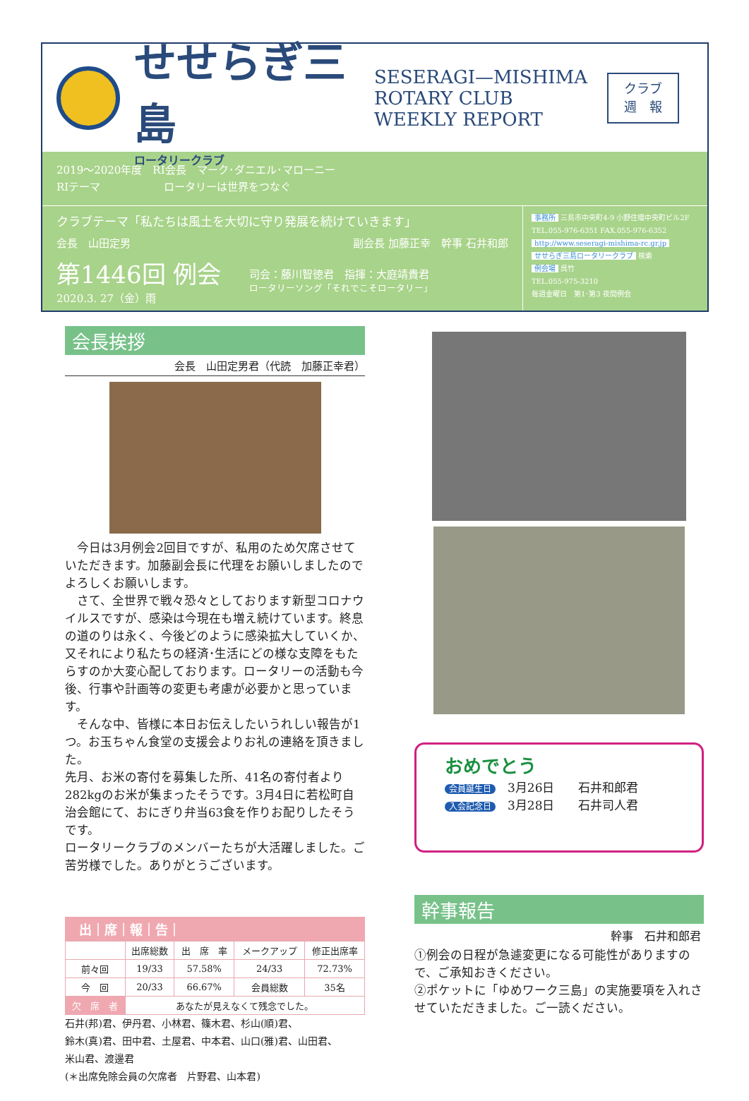せせらぎ三島
ロータリークラブ
SESERAGI—MISHIMA
ROTARY CLUB
WEEKLY REPORT
クラブ
週　報
2019～2020年度　RI会長　マーク･ダニエル･マローニー
RIテーマ　　　　　　ロータリーは世界をつなぐ
クラブテーマ「私たちは風土を大切に守り発展を続けていきます」
会長　山田定男 副会長 加藤正幸　幹事 石井和郎
第1446回 例会
2020.3. 27（金）雨
司会：藤川智徳君　指揮：大庭靖貴君
ロータリーソング「それでこそロータリー」
事務所 三島市中央町4-9 小野住環中央町ビル2F
TEL.055-976-6351 FAX.055-976-6352
http://www.seseragi-mishima-rc.gr.jp
せせらぎ三島ロータリークラブ 検索
例会場 呉竹
TEL.055-975-3210
毎週金曜日　第1･第3 夜間例会
会長挨拶
会長　山田定男君（代読　加藤正幸君）
　今日は3月例会2回目ですが、私用のため欠席させていただきます。加藤副会長に代理をお願いしましたのでよろしくお願いします。
　さて、全世界で戦々恐々としております新型コロナウイルスですが、感染は今現在も増え続けています。終息の道のりは永く、今後どのように感染拡大していくか、又それにより私たちの経済･生活にどの様な支障をもたらすのか大変心配しております。ロータリーの活動も今後、行事や計画等の変更も考慮が必要かと思っています。
　そんな中、皆様に本日お伝えしたいうれしい報告が1つ。お玉ちゃん食堂の支援会よりお礼の連絡を頂きました。
先月、お米の寄付を募集した所、41名の寄付者より282kgのお米が集まったそうです。3月4日に若松町自治会館にて、おにぎり弁当63食を作りお配りしたそうです。
ロータリークラブのメンバーたちが大活躍しました。ご苦労様でした。ありがとうございます。
出｜席｜報｜告｜
| | 出席総数 | 出 席 率 | メークアップ | 修正出席率 |
| --- | --- | --- | --- | --- |
| 前々回 | 19/33 | 57.58% | 24/33 | 72.73% |
| 今 回 | 20/33 | 66.67% | 会員総数 | 35名 |
| 欠 席 者 | あなたが見えなくて残念でした。 | | | |
石井(邦)君、伊丹君、小林君、篠木君、杉山(順)君、
鈴木(真)君、田中君、土屋君、中本君、山口(雅)君、山田君、
米山君、渡邊君
(＊出席免除会員の欠席者　片野君、山本君)
おめでとう
会員誕生日　3月26日　　石井和郎君
入会記念日　3月28日　　石井司人君
幹事報告
幹事　石井和郎君
①例会の日程が急遽変更になる可能性がありますので、ご承知おきください。
②ポケットに「ゆめワーク三島」の実施要項を入れさせていただきました。ご一読ください。